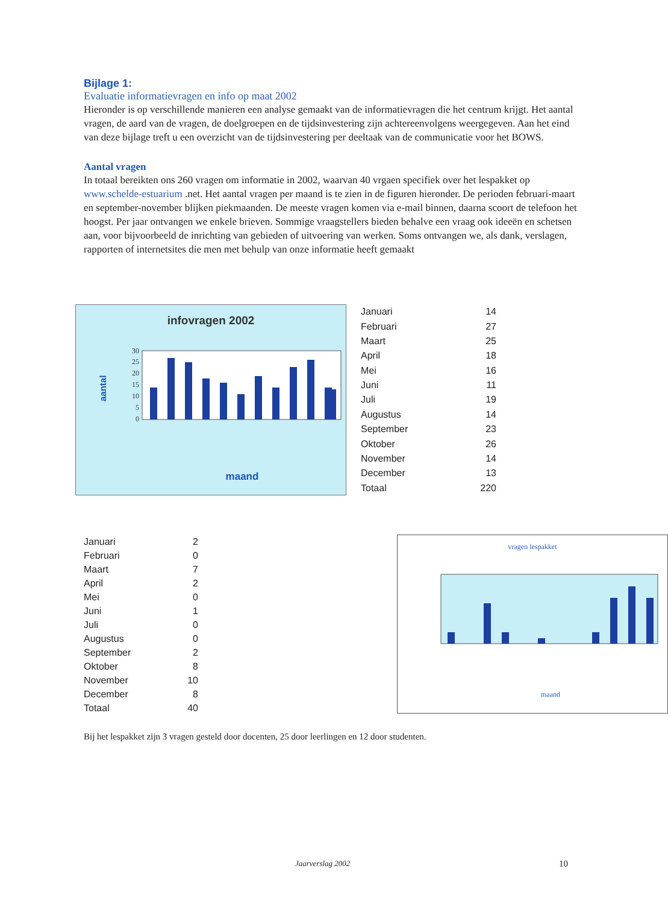Bijlage 1:
Evaluatie informatievragen en info op maat 2002
Hieronder is op verschillende manieren een analyse gemaakt van de informatievragen die het centrum krijgt. Het aantal vragen, de aard van de vragen, de doelgroepen en de tijdsinvestering zijn achtereenvolgens weergegeven. Aan het eind van deze bijlage treft u een overzicht van de tijdsinvestering per deeltaak van de communicatie voor het BOWS.
Aantal vragen
In totaal bereikten ons 260 vragen om informatie in 2002, waarvan 40 vrgaen specifiek over het lespakket op www.schelde-estuarium .net. Het aantal vragen per maand is te zien in de figuren hieronder. De perioden februari-maart en september-november blijken piekmaanden. De meeste vragen komen via e-mail binnen, daarna scoort de telefoon het hoogst. Per jaar ontvangen we enkele brieven. Sommige vraagstellers bieden behalve een vraag ook ideeën en schetsen aan, voor bijvoorbeeld de inrichting van gebieden of uitvoering van werken. Soms ontvangen we, als dank, verslagen, rapporten of internetsites die men met behulp van onze informatie heeft gemaakt
infovragen 2002
aantal
30
25
20
15
10
5
0
maand
| Januari | 14 |
| Februari | 27 |
| Maart | 25 |
| April | 18 |
| Mei | 16 |
| Juni | 11 |
| Juli | 19 |
| Augustus | 14 |
| September | 23 |
| Oktober | 26 |
| November | 14 |
| December | 13 |
| Totaal | 220 |
| Januari | 2 |
| Februari | 0 |
| Maart | 7 |
| April | 2 |
| Mei | 0 |
| Juni | 1 |
| Juli | 0 |
| Augustus | 0 |
| September | 2 |
| Oktober | 8 |
| November | 10 |
| December | 8 |
| Totaal | 40 |
vragen lespakket
maand
Bij het lespakket zijn 3 vragen gesteld door docenten, 25 door leerlingen en 12 door studenten.
Jaarverslag 2002 10